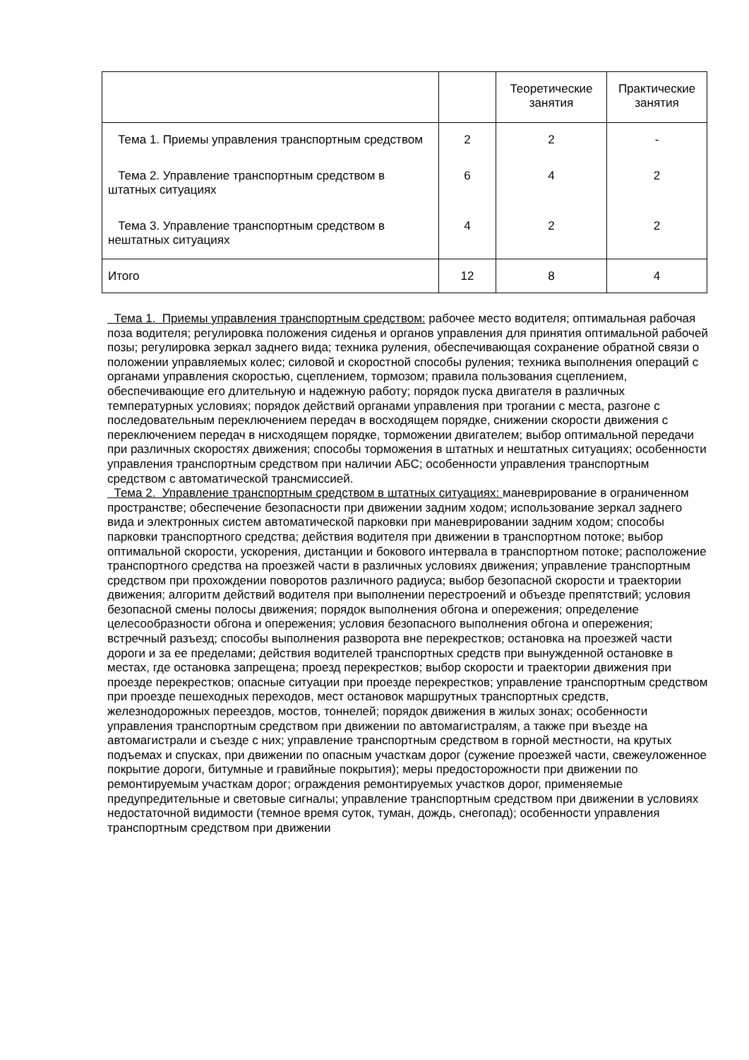| | | Теоретические занятия | Практические занятия |
| Тема 1. Приемы управления транспортным средством | 2 | 2 | - |
| Тема 2. Управление транспортным средством в штатных ситуациях | 6 | 4 | 2 |
| Тема 3. Управление транспортным средством в нештатных ситуациях | 4 | 2 | 2 |
| Итого | 12 | 8 | 4 |
Тема 1. Приемы управления транспортным средством: рабочее место водителя; оптимальная рабочая поза водителя; регулировка положения сиденья и органов управления для принятия оптимальной рабочей позы; регулировка зеркал заднего вида; техника руления, обеспечивающая сохранение обратной связи о положении управляемых колес; силовой и скоростной способы руления; техника выполнения операций с органами управления скоростью, сцеплением, тормозом; правила пользования сцеплением, обеспечивающие его длительную и надежную работу; порядок пуска двигателя в различных температурных условиях; порядок действий органами управления при трогании с места, разгоне с последовательным переключением передач в восходящем порядке, снижении скорости движения с переключением передач в нисходящем порядке, торможении двигателем; выбор оптимальной передачи при различных скоростях движения; способы торможения в штатных и нештатных ситуациях; особенности управления транспортным средством при наличии АБС; особенности управления транспортным средством с автоматической трансмиссией.
Тема 2. Управление транспортным средством в штатных ситуациях: маневрирование в ограниченном пространстве; обеспечение безопасности при движении задним ходом; использование зеркал заднего вида и электронных систем автоматической парковки при маневрировании задним ходом; способы парковки транспортного средства; действия водителя при движении в транспортном потоке; выбор оптимальной скорости, ускорения, дистанции и бокового интервала в транспортном потоке; расположение транспортного средства на проезжей части в различных условиях движения; управление транспортным средством при прохождении поворотов различного радиуса; выбор безопасной скорости и траектории движения; алгоритм действий водителя при выполнении перестроений и объезде препятствий; условия безопасной смены полосы движения; порядок выполнения обгона и опережения; определение целесообразности обгона и опережения; условия безопасного выполнения обгона и опережения; встречный разъезд; способы выполнения разворота вне перекрестков; остановка на проезжей части дороги и за ее пределами; действия водителей транспортных средств при вынужденной остановке в местах, где остановка запрещена; проезд перекрестков; выбор скорости и траектории движения при проезде перекрестков; опасные ситуации при проезде перекрестков; управление транспортным средством при проезде пешеходных переходов, мест остановок маршрутных транспортных средств, железнодорожных переездов, мостов, тоннелей; порядок движения в жилых зонах; особенности управления транспортным средством при движении по автомагистралям, а также при въезде на автомагистрали и съезде с них; управление транспортным средством в горной местности, на крутых подъемах и спусках, при движении по опасным участкам дорог (сужение проезжей части, свежеуложенное покрытие дороги, битумные и гравийные покрытия); меры предосторожности при движении по ремонтируемым участкам дорог; ограждения ремонтируемых участков дорог, применяемые предупредительные и световые сигналы; управление транспортным средством при движении в условиях недостаточной видимости (темное время суток, туман, дождь, снегопад); особенности управления транспортным средством при движении